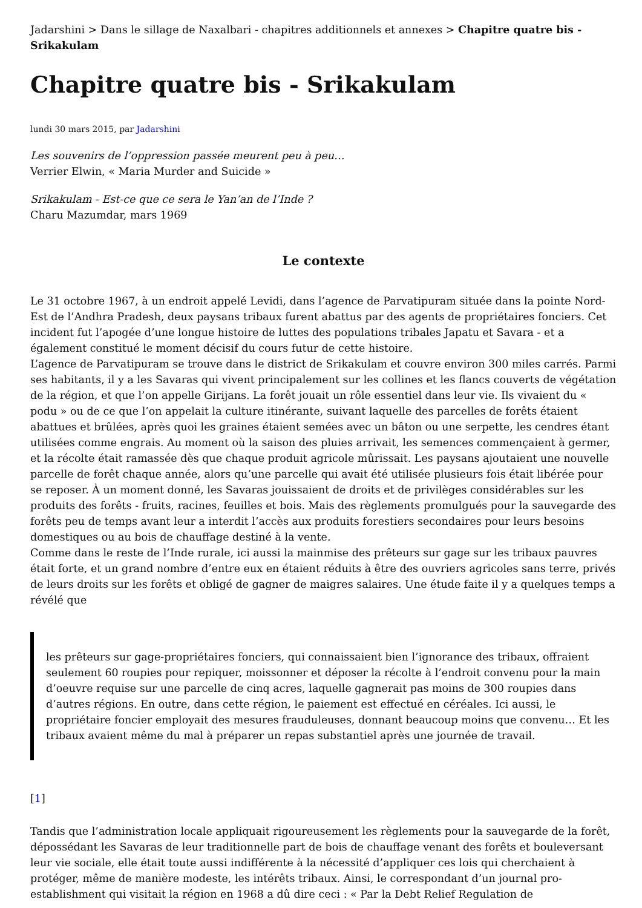Jadarshini > Dans le sillage de Naxalbari - chapitres additionnels et annexes > Chapitre quatre bis - Srikakulam
Chapitre quatre bis - Srikakulam
lundi 30 mars 2015, par Jadarshini
Les souvenirs de l’oppression passée meurent peu à peu…
Verrier Elwin, « Maria Murder and Suicide »
Srikakulam - Est-ce que ce sera le Yan’an de l’Inde ?
Charu Mazumdar, mars 1969
Le contexte
Le 31 octobre 1967, à un endroit appelé Levidi, dans l’agence de Parvatipuram située dans la pointe Nord-Est de l’Andhra Pradesh, deux paysans tribaux furent abattus par des agents de propriétaires fonciers. Cet incident fut l’apogée d’une longue histoire de luttes des populations tribales Japatu et Savara - et a également constitué le moment décisif du cours futur de cette histoire.
L’agence de Parvatipuram se trouve dans le district de Srikakulam et couvre environ 300 miles carrés. Parmi ses habitants, il y a les Savaras qui vivent principalement sur les collines et les flancs couverts de végétation de la région, et que l’on appelle Girijans. La forêt jouait un rôle essentiel dans leur vie. Ils vivaient du « podu » ou de ce que l’on appelait la culture itinérante, suivant laquelle des parcelles de forêts étaient abattues et brûlées, après quoi les graines étaient semées avec un bâton ou une serpette, les cendres étant utilisées comme engrais. Au moment où la saison des pluies arrivait, les semences commençaient à germer, et la récolte était ramassée dès que chaque produit agricole mûrissait. Les paysans ajoutaient une nouvelle parcelle de forêt chaque année, alors qu’une parcelle qui avait été utilisée plusieurs fois était libérée pour se reposer. À un moment donné, les Savaras jouissaient de droits et de privilèges considérables sur les produits des forêts - fruits, racines, feuilles et bois. Mais des règlements promulgués pour la sauvegarde des forêts peu de temps avant leur a interdit l’accès aux produits forestiers secondaires pour leurs besoins domestiques ou au bois de chauffage destiné à la vente.
Comme dans le reste de l’Inde rurale, ici aussi la mainmise des prêteurs sur gage sur les tribaux pauvres était forte, et un grand nombre d’entre eux en étaient réduits à être des ouvriers agricoles sans terre, privés de leurs droits sur les forêts et obligé de gagner de maigres salaires. Une étude faite il y a quelques temps a révélé que
les prêteurs sur gage-propriétaires fonciers, qui connaissaient bien l’ignorance des tribaux, offraient seulement 60 roupies pour repiquer, moissonner et déposer la récolte à l’endroit convenu pour la main d’oeuvre requise sur une parcelle de cinq acres, laquelle gagnerait pas moins de 300 roupies dans d’autres régions. En outre, dans cette région, le paiement est effectué en céréales. Ici aussi, le propriétaire foncier employait des mesures frauduleuses, donnant beaucoup moins que convenu… Et les tribaux avaient même du mal à préparer un repas substantiel après une journée de travail.
[1]
Tandis que l’administration locale appliquait rigoureusement les règlements pour la sauvegarde de la forêt, dépossédant les Savaras de leur traditionnelle part de bois de chauffage venant des forêts et bouleversant leur vie sociale, elle était toute aussi indifférente à la nécessité d’appliquer ces lois qui cherchaient à protéger, même de manière modeste, les intérêts tribaux. Ainsi, le correspondant d’un journal pro-establishment qui visitait la région en 1968 a dû dire ceci : « Par la Debt Relief Regulation de